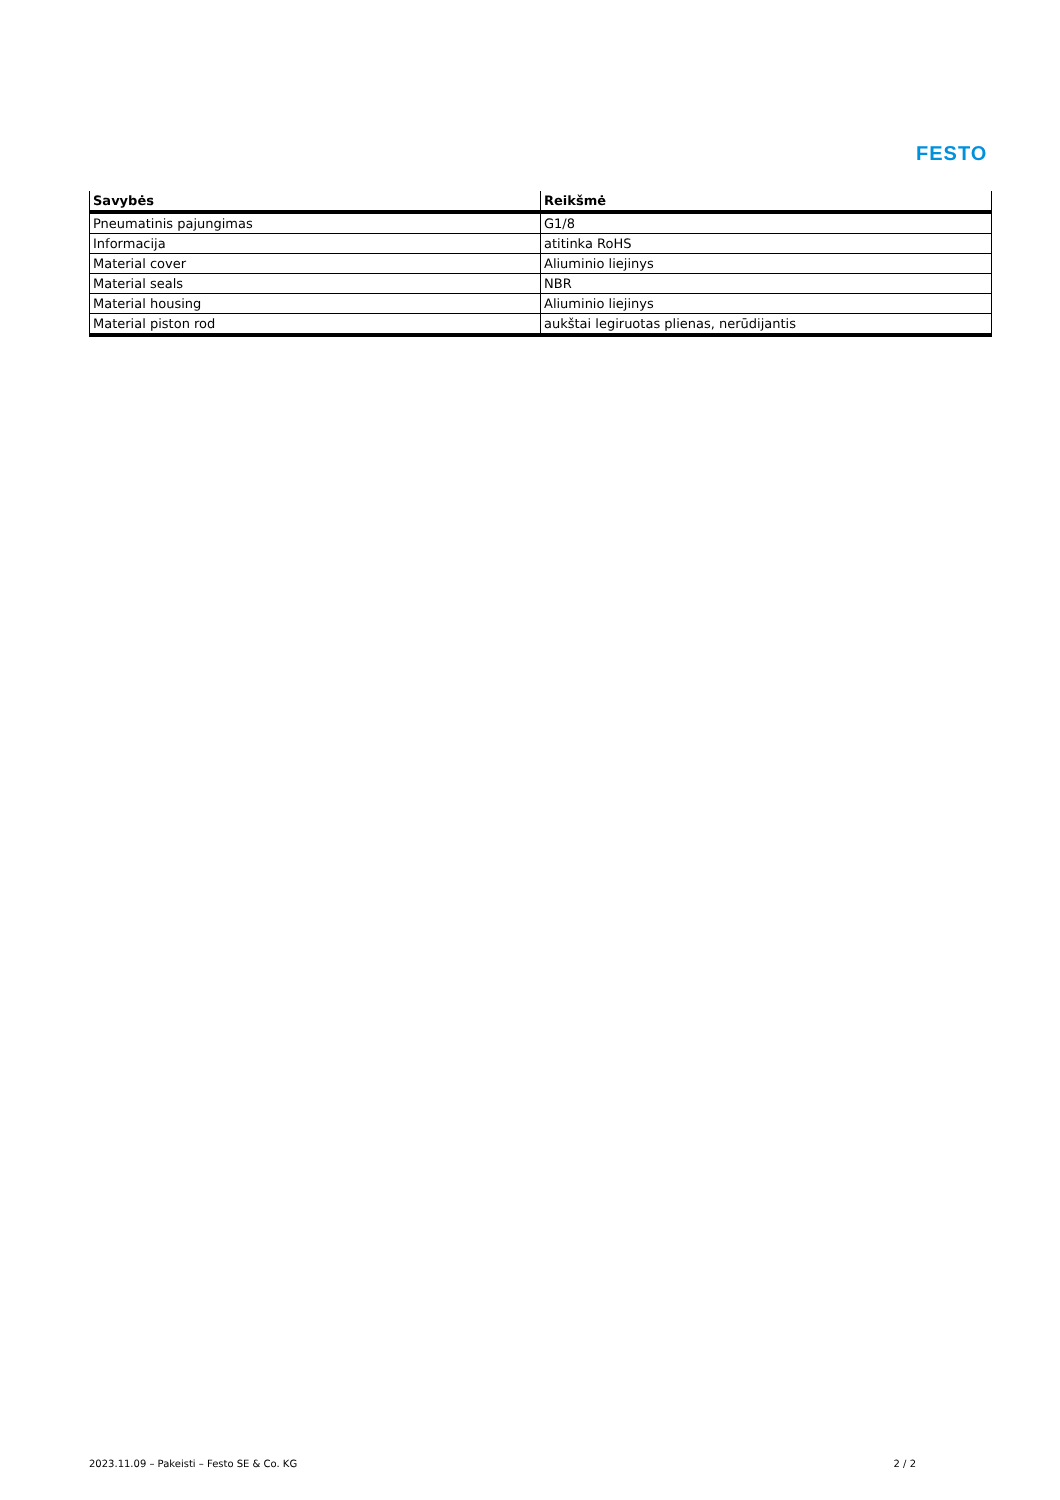FESTO
| Savybės | Reikšmė |
| --- | --- |
| Pneumatinis pajungimas | G1/8 |
| Informacija | atitinka RoHS |
| Material cover | Aliuminio liejinys |
| Material seals | NBR |
| Material housing | Aliuminio liejinys |
| Material piston rod | aukštai legiruotas plienas, nerūdijantis |
2023.11.09 – Pakeisti – Festo SE & Co. KG 2 / 2